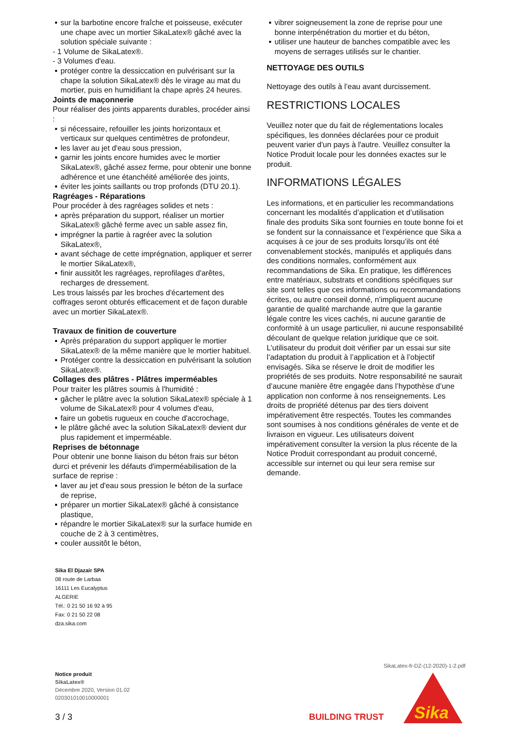sur la barbotine encore fraîche et poisseuse, exécuter une chape avec un mortier SikaLatex® gâché avec la solution spéciale suivante :
- 1 Volume de SikaLatex®.
- 3 Volumes d'eau.
protéger contre la dessiccation en pulvérisant sur la chape la solution SikaLatex® dès le virage au mat du mortier, puis en humidifiant la chape après 24 heures.
Joints de maçonnerie
Pour réaliser des joints apparents durables, procéder ainsi :
si nécessaire, refouiller les joints horizontaux et verticaux sur quelques centimètres de profondeur,
les laver au jet d'eau sous pression,
garnir les joints encore humides avec le mortier SikaLatex®, gâché assez ferme, pour obtenir une bonne adhérence et une étanchéité améliorée des joints,
éviter les joints saillants ou trop profonds (DTU 20.1).
Ragréages - Réparations
Pour procéder à des ragréages solides et nets :
après préparation du support, réaliser un mortier SikaLatex® gâché ferme avec un sable assez fin,
imprégner la partie à ragréer avec la solution SikaLatex®,
avant séchage de cette imprégnation, appliquer et serrer le mortier SikaLatex®,
finir aussitôt les ragréages, reprofilages d'arêtes, recharges de dressement.
Les trous laissés par les broches d'écartement des coffrages seront obturés efficacement et de façon durable avec un mortier SikaLatex®.
Travaux de finition de couverture
Après préparation du support appliquer le mortier SikaLatex® de la même manière que le mortier habituel.
Protéger contre la dessiccation en pulvérisant la solution SikaLatex®.
Collages des plâtres - Plâtres imperméables
Pour traiter les plâtres soumis à l'humidité :
gâcher le plâtre avec la solution SikaLatex® spéciale à 1 volume de SikaLatex® pour 4 volumes d'eau,
faire un gobetis rugueux en couche d'accrochage,
le plâtre gâché avec la solution SikaLatex® devient dur plus rapidement et imperméable.
Reprises de bétonnage
Pour obtenir une bonne liaison du béton frais sur béton durci et prévenir les défauts d'imperméabilisation de la surface de reprise :
laver au jet d'eau sous pression le béton de la surface de reprise,
préparer un mortier SikaLatex® gâché à consistance plastique,
répandre le mortier SikaLatex® sur la surface humide en couche de 2 à 3 centimètres,
couler aussitôt le béton,
vibrer soigneusement la zone de reprise pour une bonne interpénétration du mortier et du béton,
utiliser une hauteur de banches compatible avec les moyens de serrages utilisés sur le chantier.
NETTOYAGE DES OUTILS
Nettoyage des outils à l’eau avant durcissement.
RESTRICTIONS LOCALES
Veuillez noter que du fait de réglementations locales spécifiques, les données déclarées pour ce produit peuvent varier d'un pays à l'autre. Veuillez consulter la Notice Produit locale pour les données exactes sur le produit.
INFORMATIONS LÉGALES
Les informations, et en particulier les recommandations concernant les modalités d’application et d’utilisation finale des produits Sika sont fournies en toute bonne foi et se fondent sur la connaissance et l’expérience que Sika a acquises à ce jour de ses produits lorsqu’ils ont été convenablement stockés, manipulés et appliqués dans des conditions normales, conformément aux recommandations de Sika. En pratique, les différences entre matériaux, substrats et conditions spécifiques sur site sont telles que ces informations ou recommandations écrites, ou autre conseil donné, n’impliquent aucune garantie de qualité marchande autre que la garantie légale contre les vices cachés, ni aucune garantie de conformité à un usage particulier, ni aucune responsabilité découlant de quelque relation juridique que ce soit. L’utilisateur du produit doit vérifier par un essai sur site l’adaptation du produit à l’application et à l’objectif envisagés. Sika se réserve le droit de modifier les propriétés de ses produits. Notre responsabilité ne saurait d’aucune manière être engagée dans l’hypothèse d’une application non conforme à nos renseignements. Les droits de propriété détenus par des tiers doivent impérativement être respectés. Toutes les commandes sont soumises à nos conditions générales de vente et de livraison en vigueur. Les utilisateurs doivent impérativement consulter la version la plus récente de la Notice Produit correspondant au produit concerné, accessible sur internet ou qui leur sera remise sur demande.
Sika El Djazair SPA
08 route de Larbaa
16111 Les Eucalyptus
ALGERIE
Tél.: 0 21 50 16 92 à 95
Fax: 0 21 50 22 08
dza.sika.com
SikaLatex-fr-DZ-(12-2020)-1-2.pdf
Notice produit
SikaLatex®
Décembre 2020, Version 01.02
020301010010000001
3 / 3 BUILDING TRUST
Sika